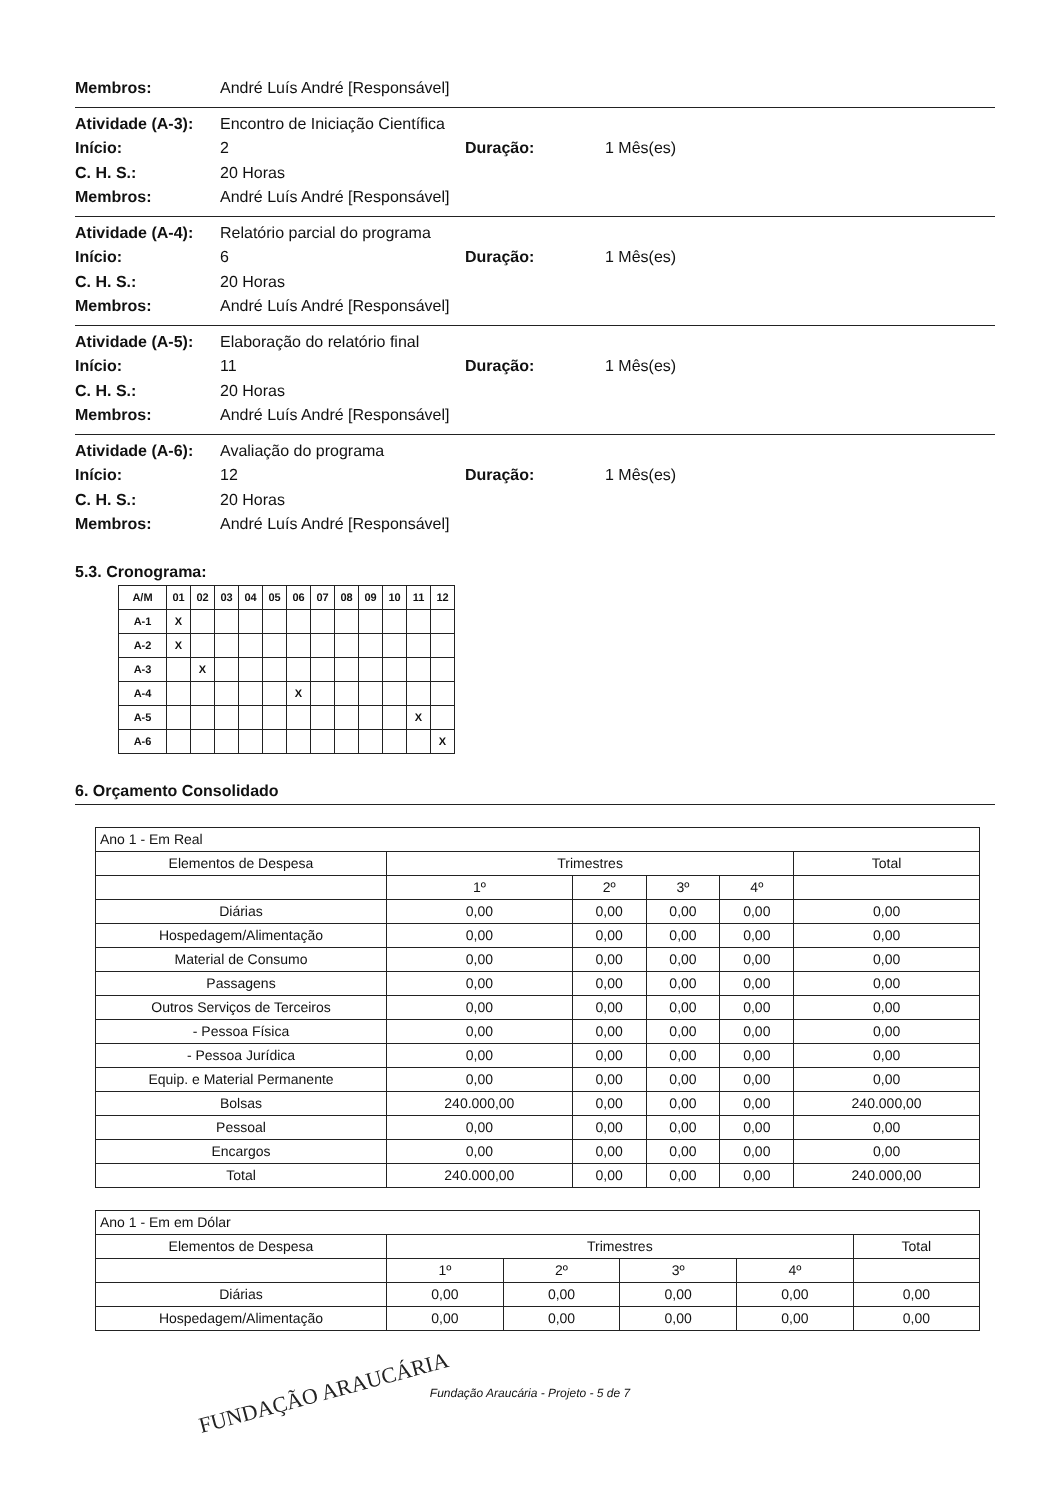Membros: André Luís André [Responsável]
Atividade (A-3): Encontro de Iniciação Científica
Início: 2 Duração: 1 Mês(es)
C. H. S.: 20 Horas
Membros: André Luís André [Responsável]
Atividade (A-4): Relatório parcial do programa
Início: 6 Duração: 1 Mês(es)
C. H. S.: 20 Horas
Membros: André Luís André [Responsável]
Atividade (A-5): Elaboração do relatório final
Início: 11 Duração: 1 Mês(es)
C. H. S.: 20 Horas
Membros: André Luís André [Responsável]
Atividade (A-6): Avaliação do programa
Início: 12 Duração: 1 Mês(es)
C. H. S.: 20 Horas
Membros: André Luís André [Responsável]
5.3. Cronograma:
| A/M | 01 | 02 | 03 | 04 | 05 | 06 | 07 | 08 | 09 | 10 | 11 | 12 |
| A-1 | X | | | | | | | | | | | |
| A-2 | X | | | | | | | | | | | |
| A-3 | | X | | | | | | | | | | |
| A-4 | | | | | | X | | | | | | |
| A-5 | | | | | | | | | | | X | |
| A-6 | | | | | | | | | | | | X |
6. Orçamento Consolidado
| Ano 1 - Em Real | | | | | |
| Elementos de Despesa | Trimestres | | | | Total |
| | 1º | 2º | 3º | 4º | |
| Diárias | 0,00 | 0,00 | 0,00 | 0,00 | 0,00 |
| Hospedagem/Alimentação | 0,00 | 0,00 | 0,00 | 0,00 | 0,00 |
| Material de Consumo | 0,00 | 0,00 | 0,00 | 0,00 | 0,00 |
| Passagens | 0,00 | 0,00 | 0,00 | 0,00 | 0,00 |
| Outros Serviços de Terceiros | 0,00 | 0,00 | 0,00 | 0,00 | 0,00 |
| - Pessoa Física | 0,00 | 0,00 | 0,00 | 0,00 | 0,00 |
| - Pessoa Jurídica | 0,00 | 0,00 | 0,00 | 0,00 | 0,00 |
| Equip. e Material Permanente | 0,00 | 0,00 | 0,00 | 0,00 | 0,00 |
| Bolsas | 240.000,00 | 0,00 | 0,00 | 0,00 | 240.000,00 |
| Pessoal | 0,00 | 0,00 | 0,00 | 0,00 | 0,00 |
| Encargos | 0,00 | 0,00 | 0,00 | 0,00 | 0,00 |
| Total | 240.000,00 | 0,00 | 0,00 | 0,00 | 240.000,00 |
| Ano 1 - Em em Dólar | | | | | |
| Elementos de Despesa | Trimestres | | | | Total |
| | 1º | 2º | 3º | 4º | |
| Diárias | 0,00 | 0,00 | 0,00 | 0,00 | 0,00 |
| Hospedagem/Alimentação | 0,00 | 0,00 | 0,00 | 0,00 | 0,00 |
Fundação Araucária - Projeto - 5 de 7
FUNDAÇÃO ARAUCÁRIA